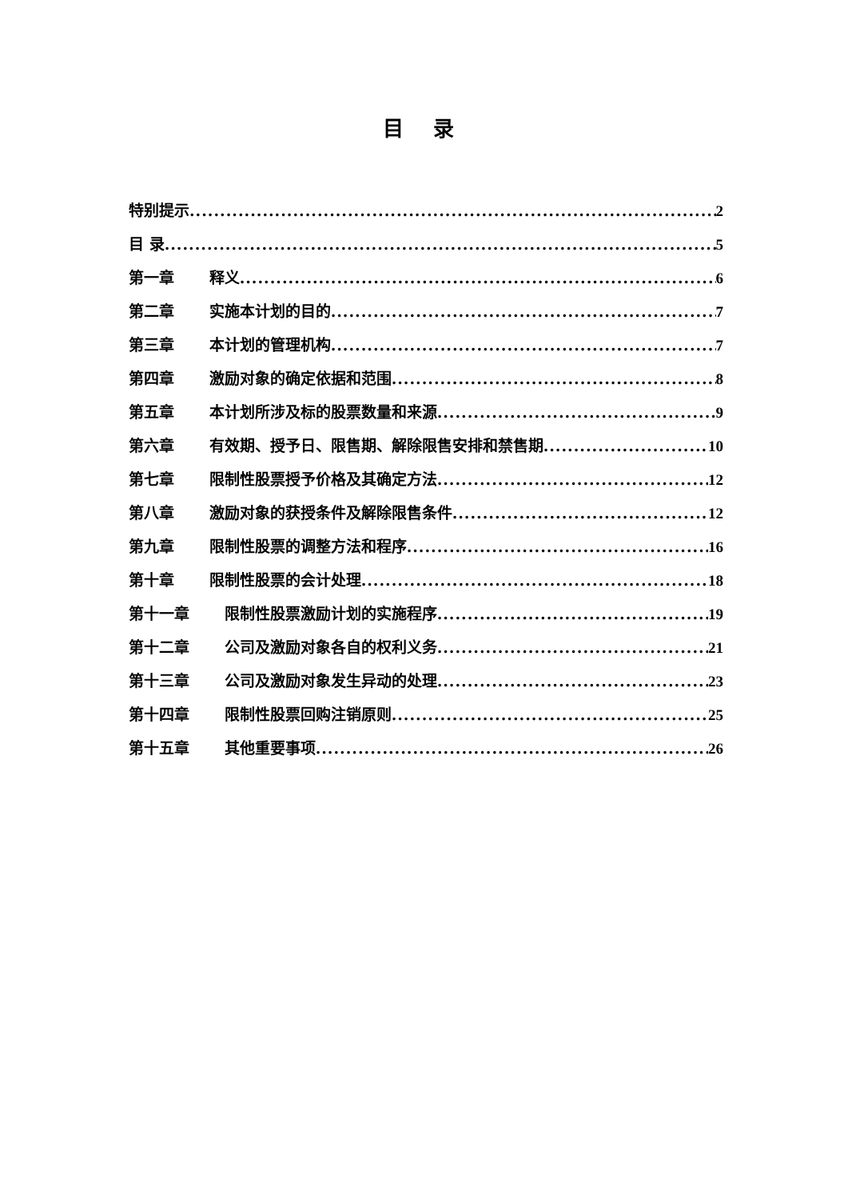目 录
特别提示 2
目 录 5
第一章 释义 6
第二章 实施本计划的目的 7
第三章 本计划的管理机构 7
第四章 激励对象的确定依据和范围 8
第五章 本计划所涉及标的股票数量和来源 9
第六章 有效期、授予日、限售期、解除限售安排和禁售期 10
第七章 限制性股票授予价格及其确定方法 12
第八章 激励对象的获授条件及解除限售条件 12
第九章 限制性股票的调整方法和程序 16
第十章 限制性股票的会计处理 18
第十一章 限制性股票激励计划的实施程序 19
第十二章 公司及激励对象各自的权利义务 21
第十三章 公司及激励对象发生异动的处理 23
第十四章 限制性股票回购注销原则 25
第十五章 其他重要事项 26